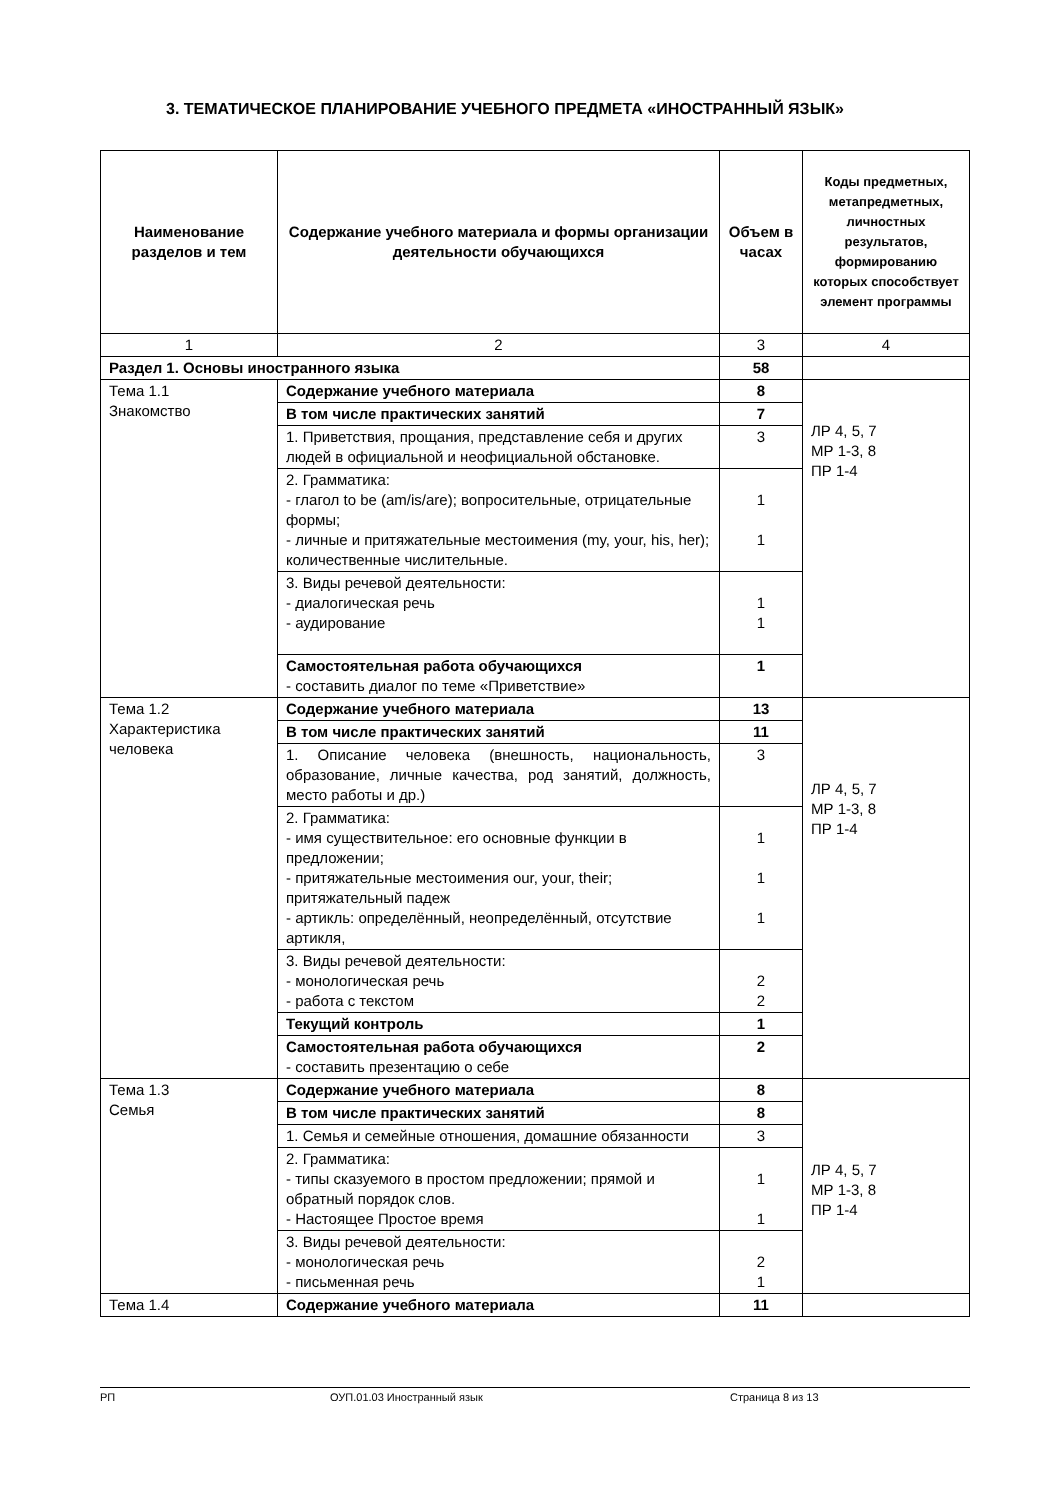3. ТЕМАТИЧЕСКОЕ ПЛАНИРОВАНИЕ УЧЕБНОГО ПРЕДМЕТА «ИНОСТРАННЫЙ ЯЗЫК»
| Наименование разделов и тем | Содержание учебного материала и формы организации деятельности обучающихся | Объем в часах | Коды предметных, метапредметных, личностных результатов, формированию которых способствует элемент программы |
| --- | --- | --- | --- |
| 1 | 2 | 3 | 4 |
| Раздел 1. Основы иностранного языка | | 58 | |
| Тема 1.1 Знакомство | Содержание учебного материала | 8 | ЛР 4, 5, 7 МР 1-3, 8 ПР 1-4 |
| | В том числе практических занятий | 7 | |
| | 1. Приветствия, прощания, представление себя и других людей в официальной и неофициальной обстановке. | 3 | |
| | 2. Грамматика: - глагол to be (am/is/are); вопросительные, отрицательные формы; - личные и притяжательные местоимения (my, your, his, her); количественные числительные. | 1 1 | |
| | 3. Виды речевой деятельности: - диалогическая речь - аудирование | 1 1 | |
| | Самостоятельная работа обучающихся - составить диалог по теме «Приветствие» | 1 | |
| Тема 1.2 Характеристика человека | Содержание учебного материала | 13 | ЛР 4, 5, 7 МР 1-3, 8 ПР 1-4 |
| | В том числе практических занятий | 11 | |
| | 1. Описание человека (внешность, национальность, образование, личные качества, род занятий, должность, место работы и др.) | 3 | |
| | 2. Грамматика: - имя существительное: его основные функции в предложении; - притяжательные местоимения our, your, their; притяжательный падеж - артикль: определённый, неопределённый, отсутствие артикля, | 1 1 1 | |
| | 3. Виды речевой деятельности: - монологическая речь - работа с текстом | 2 2 | |
| | Текущий контроль | 1 | |
| | Самостоятельная работа обучающихся - составить презентацию о себе | 2 | |
| Тема 1.3 Семья | Содержание учебного материала | 8 | ЛР 4, 5, 7 МР 1-3, 8 ПР 1-4 |
| | В том числе практических занятий | 8 | |
| | 1. Семья и семейные отношения, домашние обязанности | 3 | |
| | 2. Грамматика: - типы сказуемого в простом предложении; прямой и обратный порядок слов. - Настоящее Простое время | 1 1 | |
| | 3. Виды речевой деятельности: - монологическая речь - письменная речь | 2 1 | |
| Тема 1.4 | Содержание учебного материала | 11 | |
РП ОУП.01.03 Иностранный язык Страница 8 из 13